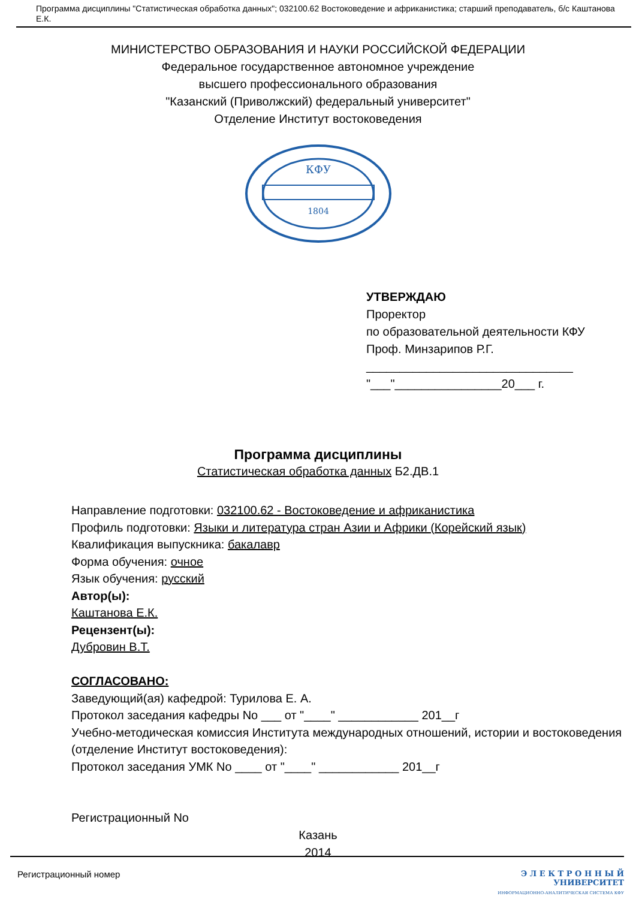Программа дисциплины "Статистическая обработка данных"; 032100.62 Востоковедение и африканистика; старший преподаватель, б/с Каштанова Е.К.
МИНИСТЕРСТВО ОБРАЗОВАНИЯ И НАУКИ РОССИЙСКОЙ ФЕДЕРАЦИИ
Федеральное государственное автономное учреждение
высшего профессионального образования
"Казанский (Приволжский) федеральный университет"
Отделение Институт востоковедения
КФУ
1804
УТВЕРЖДАЮ
Проректор
по образовательной деятельности КФУ
Проф. Минзарипов Р.Г.
_______________________________
"___"________________20___ г.
Программа дисциплины
Статистическая обработка данных Б2.ДВ.1
Направление подготовки: 032100.62 - Востоковедение и африканистика
Профиль подготовки: Языки и литература стран Азии и Африки (Корейский язык)
Квалификация выпускника: бакалавр
Форма обучения: очное
Язык обучения: русский
Автор(ы):
Каштанова Е.К.
Рецензент(ы):
Дубровин В.Т.
СОГЛАСОВАНО:
Заведующий(ая) кафедрой: Турилова Е. А.
Протокол заседания кафедры No ___ от "____" ____________ 201__г
Учебно-методическая комиссия Института международных отношений, истории и востоковедения (отделение Институт востоковедения):
Протокол заседания УМК No ____ от "____" ____________ 201__г
Регистрационный No
Казань
2014
Регистрационный номер Э Л Е К Т Р О Н Н Ы Й
УНИВЕРСИТЕТ
ИНФОРМАЦИОННО-АНАЛИТИЧЕСКАЯ СИСТЕМА КФУ